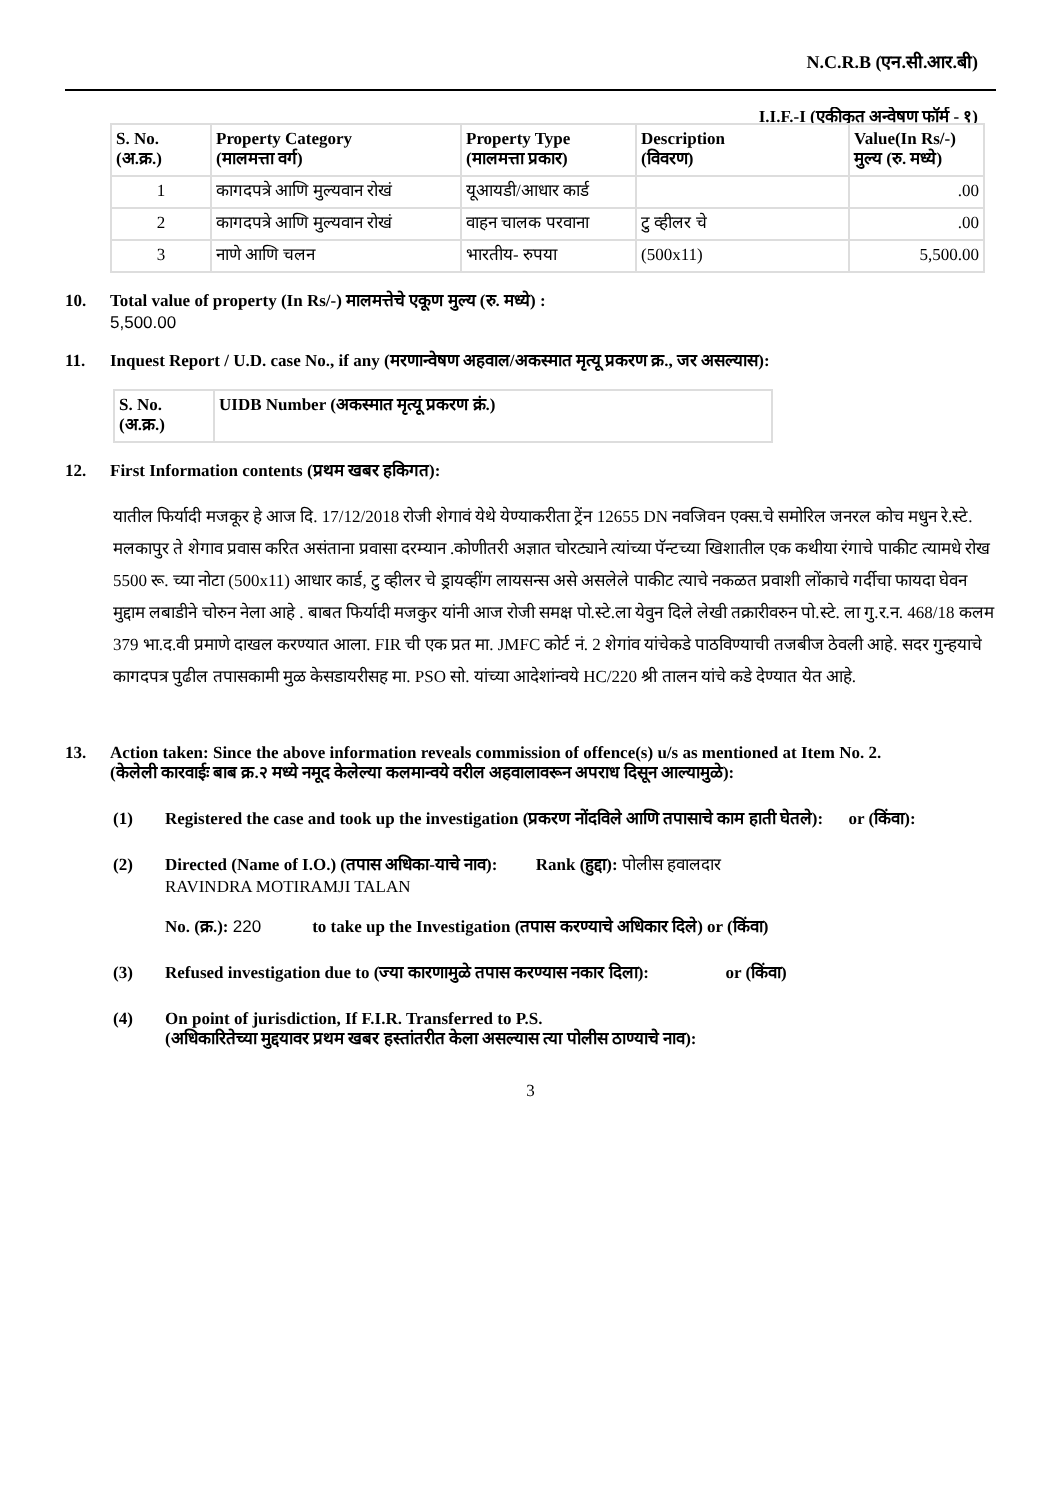N.C.R.B (एन.सी.आर.बी)
I.I.F.-I (एकीकृत अन्वेषण फॉर्म - १)
| S. No. (अ.क्र.) | Property Category (मालमत्ता वर्ग) | Property Type (मालमत्ता प्रकार) | Description (विवरण) | Value(In Rs/-) मुल्य (रु. मध्ये) |
| --- | --- | --- | --- | --- |
| 1 | कागदपत्रे आणि मुल्यवान रोखं | यूआयडी/आधार कार्ड | | .00 |
| 2 | कागदपत्रे आणि मुल्यवान रोखं | वाहन चालक परवाना | टु व्हीलर चे | .00 |
| 3 | नाणे आणि चलन | भारतीय- रुपया | (500x11) | 5,500.00 |
10. Total value of property (In Rs/-) मालमत्तेचे एकूण मुल्य (रु. मध्ये) :
5,500.00
11. Inquest Report / U.D. case No., if any (मरणान्वेषण अहवाल/अकस्मात मृत्यू प्रकरण क्र., जर असल्यास):
| S. No. (अ.क्र.) | UIDB Number (अकस्मात मृत्यू प्रकरण क्रं.) |
| --- | --- |
12. First Information contents (प्रथम खबर हकिगत):
यातील फिर्यादी मजकूर हे आज दि. 17/12/2018 रोजी शेगावं येथे येण्याकरीता ट्रेंन 12655 DN नवजिवन एक्स.चे समोरिल जनरल कोच मधुन रे.स्टे. मलकापुर ते शेगाव प्रवास करित असंताना प्रवासा दरम्यान .कोणीतरी अज्ञात चोरट्याने त्यांच्या पॅन्टच्या खिशातील एक कथीया रंगाचे पाकीट त्यामधे रोख 5500 रू. च्या नोटा (500x11) आधार कार्ड, टु व्हीलर चे ड्रायव्हींग लायसन्स असे असलेले पाकीट त्याचे नकळत प्रवाशी लोंकाचे गर्दीचा फायदा घेवन मुद्दाम लबाडीने चोरुन नेला आहे . बाबत फिर्यादी मजकुर यांनी आज रोजी समक्ष पो.स्टे.ला येवुन दिले लेखी तक्रारीवरुन पो.स्टे. ला गु.र.न. 468/18 कलम 379 भा.द.वी प्रमाणे दाखल करण्यात आला. FIR ची एक प्रत मा. JMFC कोर्ट नं. 2 शेगांव यांचेकडे पाठविण्याची तजबीज ठेवली आहे. सदर गुन्हयाचे कागदपत्र पुढील तपासकामी मुळ केसडायरीसह मा. PSO सो. यांच्या आदेशांन्वये HC/220 श्री तालन यांचे कडे देण्यात येत आहे.
13. Action taken: Since the above information reveals commission of offence(s) u/s as mentioned at Item No. 2.
(केलेली कारवाईः बाब क्र.२ मध्ये नमूद केलेल्या कलमान्वये वरील अहवालावरून अपराध दिसून आल्यामुळे):
(1) Registered the case and took up the investigation (प्रकरण नोंदविले आणि तपासाचे काम हाती घेतले): or (किंवा):
(2) Directed (Name of I.O.) (तपास अधिका-याचे नाव): Rank (हुद्दा): पोलीस हवालदार
RAVINDRA MOTIRAMJI TALAN
No. (क्र.): 220 to take up the Investigation (तपास करण्याचे अधिकार दिले) or (किंवा)
(3) Refused investigation due to (ज्या कारणामुळे तपास करण्यास नकार दिला): or (किंवा)
(4) On point of jurisdiction, If F.I.R. Transferred to P.S.
(अधिकारितेच्या मुद्दयावर प्रथम खबर हस्तांतरीत केला असल्यास त्या पोलीस ठाण्याचे नाव):
3